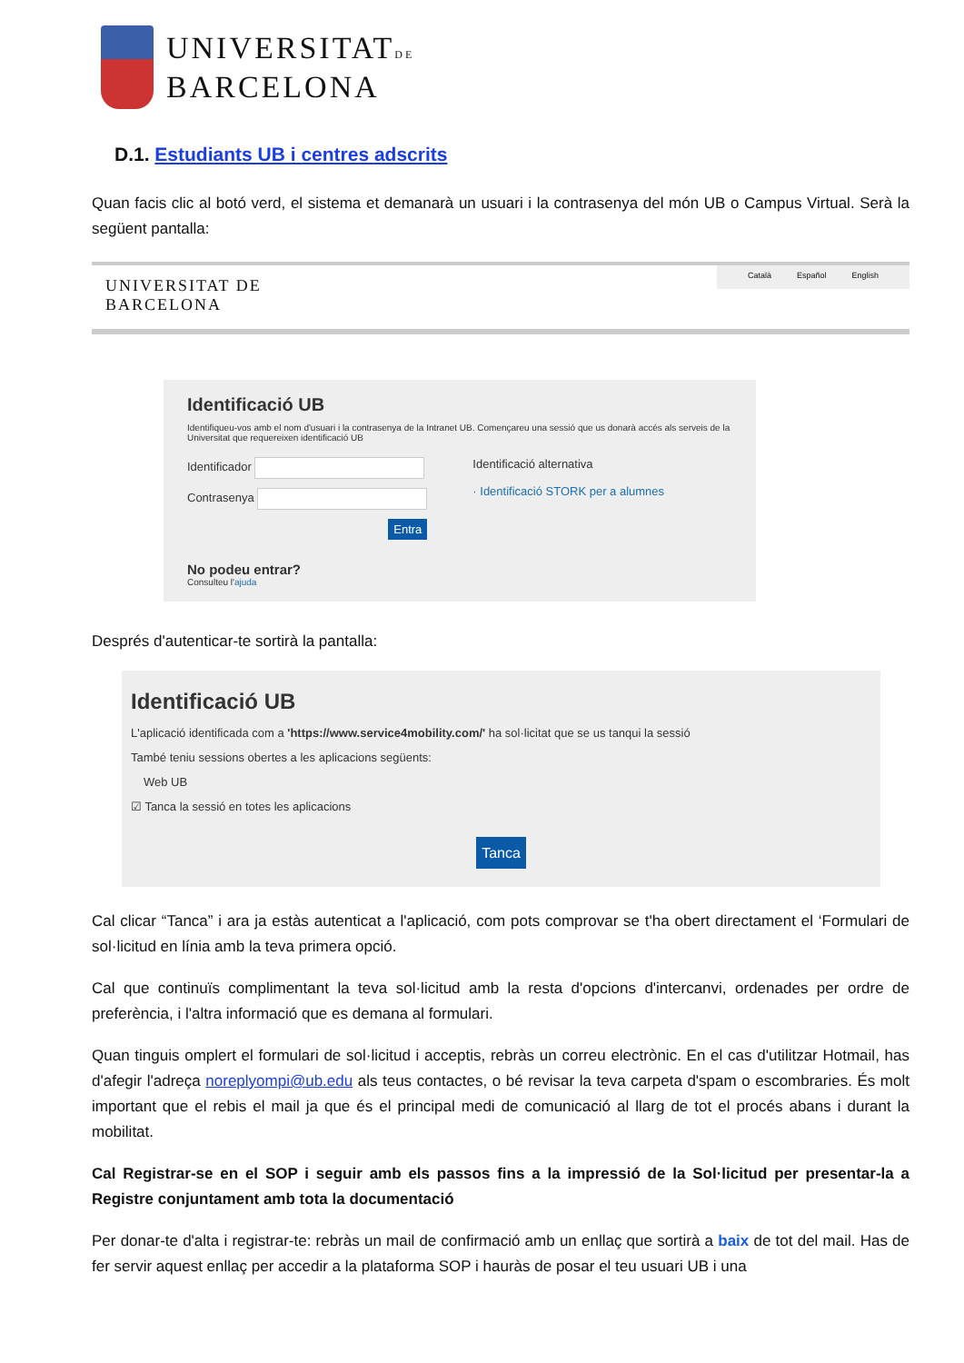UNIVERSITATDE
BARCELONA
D.1. Estudiants UB i centres adscrits
Quan facis clic al botó verd, el sistema et demanarà un usuari i la contrasenya del món UB o Campus Virtual. Serà la següent pantalla:
UNIVERSITAT DE
BARCELONA
Català Español English
Identificació UB
Identifiqueu-vos amb el nom d'usuari i la contrasenya de la Intranet UB. Començareu una sessió que us donarà accés als serveis de la Universitat que requereixen identificació UB
Identificador
Contrasenya
Entra
Identificació alternativa
· Identificació STORK per a alumnes
No podeu entrar?
Consulteu l'ajuda
Després d'autenticar-te sortirà la pantalla:
Identificació UB
L'aplicació identificada com a 'https://www.service4mobility.com/' ha sol·licitat que se us tanqui la sessió
També teniu sessions obertes a les aplicacions següents:
Web UB
☑ Tanca la sessió en totes les aplicacions
Tanca
Cal clicar “Tanca” i ara ja estàs autenticat a l'aplicació, com pots comprovar se t'ha obert directament el ‘Formulari de sol·licitud en línia amb la teva primera opció.
Cal que continuïs complimentant la teva sol·licitud amb la resta d'opcions d'intercanvi, ordenades per ordre de preferència, i l'altra informació que es demana al formulari.
Quan tinguis omplert el formulari de sol·licitud i acceptis, rebràs un correu electrònic. En el cas d'utilitzar Hotmail, has d'afegir l'adreça noreplyompi@ub.edu als teus contactes, o bé revisar la teva carpeta d'spam o escombraries. És molt important que el rebis el mail ja que és el principal medi de comunicació al llarg de tot el procés abans i durant la mobilitat.
Cal Registrar-se en el SOP i seguir amb els passos fins a la impressió de la Sol·licitud per presentar-la a Registre conjuntament amb tota la documentació
Per donar-te d'alta i registrar-te: rebràs un mail de confirmació amb un enllaç que sortirà a baix de tot del mail. Has de fer servir aquest enllaç per accedir a la plataforma SOP i hauràs de posar el teu usuari UB i una